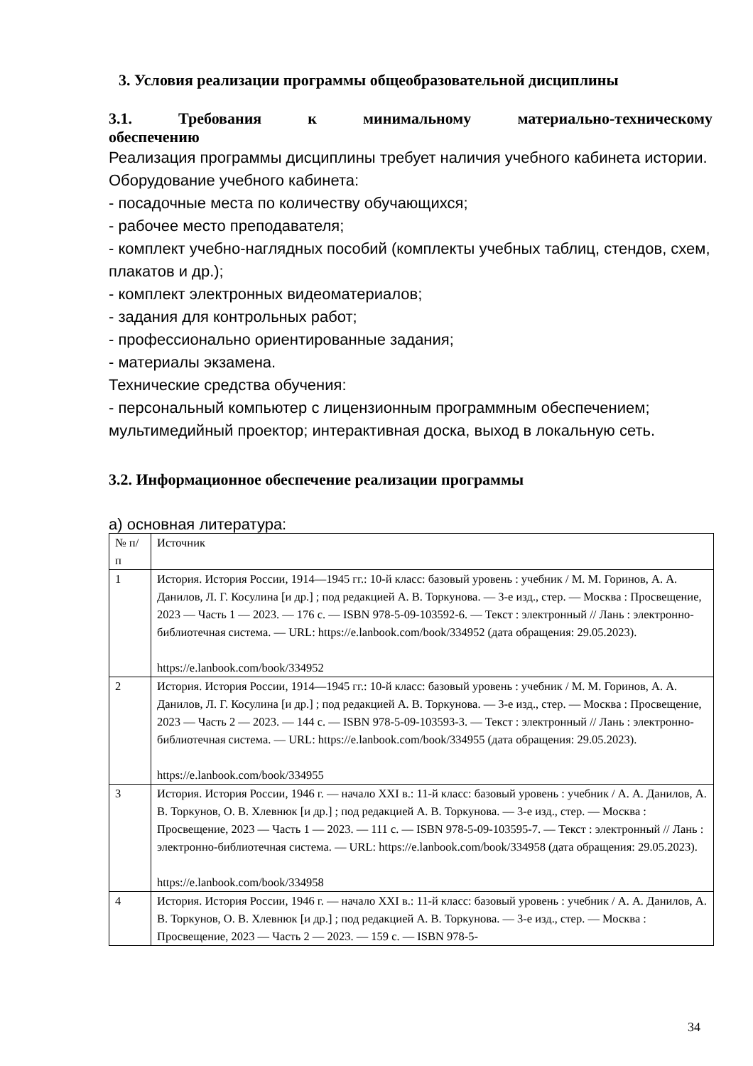3. Условия реализации программы общеобразовательной дисциплины
3.1. Требования к минимальному материально-техническому
обеспечению
Реализация программы дисциплины требует наличия учебного кабинета истории.
Оборудование учебного кабинета:
- посадочные места по количеству обучающихся;
- рабочее место преподавателя;
- комплект учебно-наглядных пособий (комплекты учебных таблиц, стендов, схем, плакатов и др.);
- комплект электронных видеоматериалов;
- задания для контрольных работ;
- профессионально ориентированные задания;
- материалы экзамена.
Технические средства обучения:
- персональный компьютер с лицензионным программным обеспечением; мультимедийный проектор; интерактивная доска, выход в локальную сеть.
3.2. Информационное обеспечение реализации программы
а) основная литература:
| № п/п | Источник |
| 1 | История. История России, 1914—1945 гг.: 10-й класс: базовый уровень : учебник / М. М. Горинов, А. А. Данилов, Л. Г. Косулина [и др.] ; под редакцией А. В. Торкунова. — 3-е изд., стер. — Москва : Просвещение, 2023 — Часть 1 — 2023. — 176 с. — ISBN 978-5-09-103592-6. — Текст : электронный // Лань : электронно-библиотечная система. — URL: https://e.lanbook.com/book/334952 (дата обращения: 29.05.2023). https://e.lanbook.com/book/334952 |
| 2 | История. История России, 1914—1945 гг.: 10-й класс: базовый уровень : учебник / М. М. Горинов, А. А. Данилов, Л. Г. Косулина [и др.] ; под редакцией А. В. Торкунова. — 3-е изд., стер. — Москва : Просвещение, 2023 — Часть 2 — 2023. — 144 с. — ISBN 978-5-09-103593-3. — Текст : электронный // Лань : электронно-библиотечная система. — URL: https://e.lanbook.com/book/334955 (дата обращения: 29.05.2023). https://e.lanbook.com/book/334955 |
| 3 | История. История России, 1946 г. — начало XXI в.: 11-й класс: базовый уровень : учебник / А. А. Данилов, А. В. Торкунов, О. В. Хлевнюк [и др.] ; под редакцией А. В. Торкунова. — 3-е изд., стер. — Москва : Просвещение, 2023 — Часть 1 — 2023. — 111 с. — ISBN 978-5-09-103595-7. — Текст : электронный // Лань : электронно-библиотечная система. — URL: https://e.lanbook.com/book/334958 (дата обращения: 29.05.2023). https://e.lanbook.com/book/334958 |
| 4 | История. История России, 1946 г. — начало XXI в.: 11-й класс: базовый уровень : учебник / А. А. Данилов, А. В. Торкунов, О. В. Хлевнюк [и др.] ; под редакцией А. В. Торкунова. — 3-е изд., стер. — Москва : Просвещение, 2023 — Часть 2 — 2023. — 159 с. — ISBN 978-5- |
34